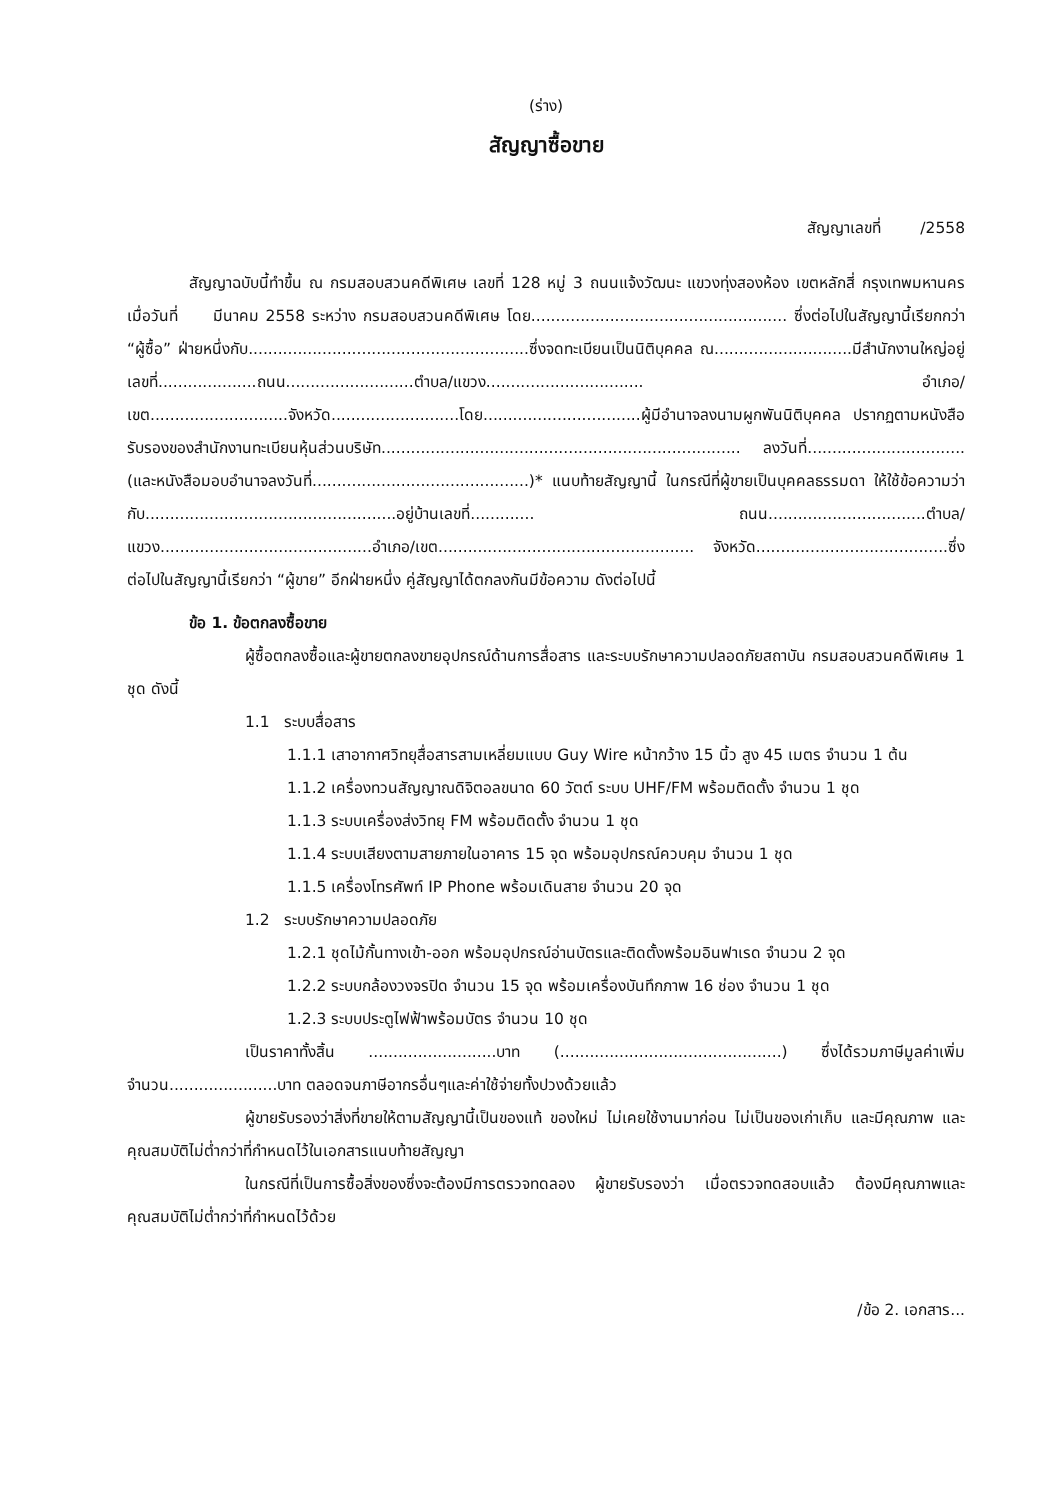(ร่าง)
สัญญาซื้อขาย
สัญญาเลขที่ /2558
สัญญาฉบับนี้ทำขึ้น ณ กรมสอบสวนคดีพิเศษ เลขที่ 128 หมู่ 3 ถนนแจ้งวัฒนะ แขวงทุ่งสองห้อง เขตหลักสี่ กรุงเทพมหานคร เมื่อวันที่ มีนาคม 2558 ระหว่าง กรมสอบสวนคดีพิเศษ โดย.................................................... ซึ่งต่อไปในสัญญานี้เรียกกว่า “ผู้ซื้อ” ฝ่ายหนึ่งกับ.........................................................ซึ่งจดทะเบียนเป็นนิติบุคคล ณ............................มีสำนักงานใหญ่อยู่เลขที่....................ถนน..........................ตำบล/แขวง................................ อำเภอ/เขต............................จังหวัด..........................โดย................................ผู้มีอำนาจลงนามผูกพันนิติบุคคล ปรากฏตามหนังสือรับรองของสำนักงานทะเบียนหุ้นส่วนบริษัท......................................................................... ลงวันที่................................(และหนังสือมอบอำนาจลงวันที่............................................)* แนบท้ายสัญญานี้ ในกรณีที่ผู้ขายเป็นบุคคลธรรมดา ให้ใช้ข้อความว่า กับ...................................................อยู่บ้านเลขที่............. ถนน................................ตำบล/แขวง...........................................อำเภอ/เขต.................................................... จังหวัด.......................................ซึ่งต่อไปในสัญญานี้เรียกว่า “ผู้ขาย” อีกฝ่ายหนึ่ง คู่สัญญาได้ตกลงกันมีข้อความ ดังต่อไปนี้
ข้อ 1. ข้อตกลงซื้อขาย
ผู้ซื้อตกลงซื้อและผู้ขายตกลงขายอุปกรณ์ด้านการสื่อสาร และระบบรักษาความปลอดภัยสถาบัน กรมสอบสวนคดีพิเศษ 1 ชุด ดังนี้
1.1 ระบบสื่อสาร
1.1.1 เสาอากาศวิทยุสื่อสารสามเหลี่ยมแบบ Guy Wire หน้ากว้าง 15 นิ้ว สูง 45 เมตร จำนวน 1 ต้น
1.1.2 เครื่องทวนสัญญาณดิจิตอลขนาด 60 วัตต์ ระบบ UHF/FM พร้อมติดตั้ง จำนวน 1 ชุด
1.1.3 ระบบเครื่องส่งวิทยุ FM พร้อมติดตั้ง จำนวน 1 ชุด
1.1.4 ระบบเสียงตามสายภายในอาคาร 15 จุด พร้อมอุปกรณ์ควบคุม จำนวน 1 ชุด
1.1.5 เครื่องโทรศัพท์ IP Phone พร้อมเดินสาย จำนวน 20 จุด
1.2 ระบบรักษาความปลอดภัย
1.2.1 ชุดไม้กั้นทางเข้า-ออก พร้อมอุปกรณ์อ่านบัตรและติดตั้งพร้อมอินฟาเรด จำนวน 2 จุด
1.2.2 ระบบกล้องวงจรปิด จำนวน 15 จุด พร้อมเครื่องบันทึกภาพ 16 ช่อง จำนวน 1 ชุด
1.2.3 ระบบประตูไฟฟ้าพร้อมบัตร จำนวน 10 ชุด
เป็นราคาทั้งสิ้น ..........................บาท (.............................................) ซึ่งได้รวมภาษีมูลค่าเพิ่ม จำนวน......................บาท ตลอดจนภาษีอากรอื่นๆและค่าใช้จ่ายทั้งปวงด้วยแล้ว
ผู้ขายรับรองว่าสิ่งที่ขายให้ตามสัญญานี้เป็นของแท้ ของใหม่ ไม่เคยใช้งานมาก่อน ไม่เป็นของเก่าเก็บ และมีคุณภาพ และคุณสมบัติไม่ต่ำกว่าที่กำหนดไว้ในเอกสารแนบท้ายสัญญา
ในกรณีที่เป็นการซื้อสิ่งของซึ่งจะต้องมีการตรวจทดลอง ผู้ขายรับรองว่า เมื่อตรวจทดสอบแล้ว ต้องมีคุณภาพและคุณสมบัติไม่ต่ำกว่าที่กำหนดไว้ด้วย
/ข้อ 2. เอกสาร...